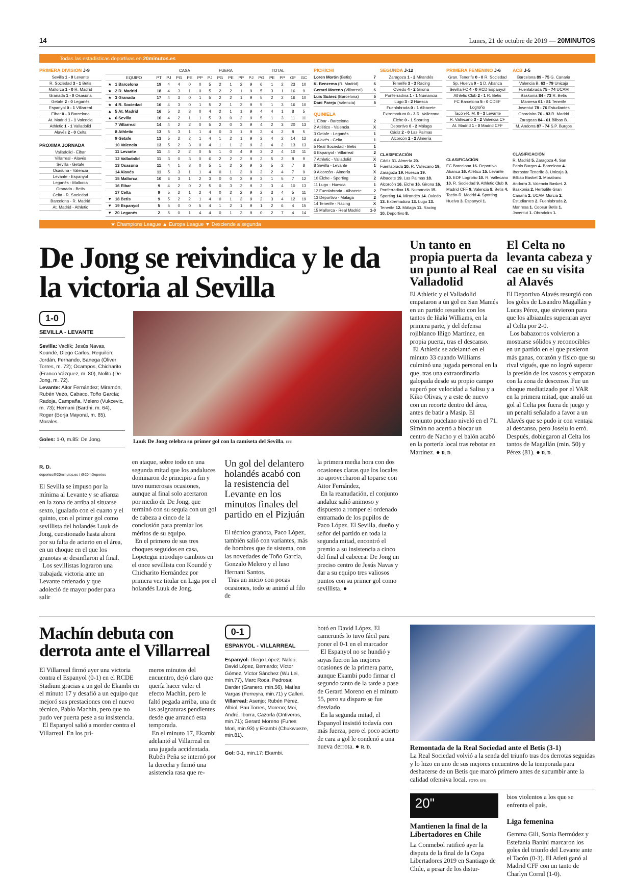14 Lunes, 21 de octubre de 2019 — 20MINUTOS
Todas las estadísticas deportivas en 20minutos.es
PRIMERA DIVISIÓN J-9
Sevilla 1 - 0 Levante
R. Sociedad 3 - 1 Betis
Mallorca 1 - 0 R. Madrid
Granada 1 - 0 Osasuna
Getafe 2 - 0 Leganés
Espanyol 0 - 1 Villarreal
Eibar 0 - 3 Barcelona
At. Madrid 1 - 1 Valencia
Athletic 1 - 1 Valladolid
Alavés 2 - 0 Celta
PRÓXIMA JORNADA
Valladolid - Eibar
Villarreal - Alavés
Sevilla - Getafe
Osasuna - Valencia
Levante - Espanyol
Leganés - Mallorca
Granada - Betis
Celta - R. Sociedad
Barcelona - R. Madrid
At. Madrid - Athletic
| | | | CASA | | | | FUERA | | | | TOTAL | | | | | |
| --- | --- | --- | --- | --- | --- | --- | --- | --- | --- | --- | --- | --- | --- | --- | --- | --- |
| | EQUIPO | PT | PJ | PG | PE | PP | PJ | PG | PE | PP | PJ | PG | PE | PP | GF | GC |
| ★ | 1 Barcelona | 19 | 4 | 4 | 0 | 0 | 5 | 2 | 1 | 2 | 9 | 6 | 1 | 2 | 23 | 10 |
| ★ | 2 R. Madrid | 18 | 4 | 3 | 1 | 0 | 5 | 2 | 2 | 1 | 9 | 5 | 3 | 1 | 16 | 9 |
| ★ | 3 Granada | 17 | 4 | 3 | 0 | 1 | 5 | 2 | 2 | 1 | 9 | 5 | 2 | 2 | 16 | 10 |
| ★ | 4 R. Sociedad | 16 | 4 | 3 | 0 | 1 | 5 | 2 | 1 | 2 | 9 | 5 | 1 | 3 | 16 | 10 |
| ▲ | 5 At. Madrid | 16 | 5 | 2 | 3 | 0 | 4 | 2 | 1 | 1 | 9 | 4 | 4 | 1 | 8 | 5 |
| ▲ | 6 Sevilla | 16 | 4 | 2 | 1 | 1 | 5 | 3 | 0 | 2 | 9 | 5 | 1 | 3 | 11 | 11 |
| | 7 Villarreal | 14 | 4 | 2 | 2 | 0 | 5 | 2 | 0 | 3 | 9 | 4 | 2 | 3 | 20 | 13 |
| | 8 Athletic | 13 | 5 | 3 | 1 | 1 | 4 | 0 | 3 | 1 | 9 | 3 | 4 | 2 | 8 | 5 |
| | 9 Getafe | 13 | 5 | 2 | 2 | 1 | 4 | 1 | 2 | 1 | 9 | 3 | 4 | 2 | 14 | 12 |
| | 10 Valencia | 13 | 5 | 2 | 3 | 0 | 4 | 1 | 1 | 2 | 9 | 3 | 4 | 2 | 13 | 13 |
| | 11 Levante | 11 | 4 | 2 | 2 | 0 | 5 | 1 | 0 | 4 | 9 | 3 | 2 | 4 | 10 | 11 |
| | 12 Valladolid | 11 | 3 | 0 | 3 | 0 | 6 | 2 | 2 | 2 | 9 | 2 | 5 | 2 | 8 | 9 |
| | 13 Osasuna | 11 | 4 | 1 | 3 | 0 | 5 | 1 | 2 | 2 | 9 | 2 | 5 | 2 | 7 | 8 |
| | 14 Alavés | 11 | 5 | 3 | 1 | 1 | 4 | 0 | 1 | 3 | 9 | 3 | 2 | 4 | 7 | 9 |
| | 15 Mallorca | 10 | 6 | 3 | 1 | 2 | 3 | 0 | 0 | 3 | 9 | 3 | 1 | 5 | 7 | 12 |
| | 16 Eibar | 9 | 4 | 2 | 0 | 2 | 5 | 0 | 3 | 2 | 9 | 2 | 3 | 4 | 10 | 13 |
| | 17 Celta | 9 | 5 | 2 | 1 | 2 | 4 | 0 | 2 | 2 | 9 | 2 | 3 | 4 | 5 | 11 |
| ▼ | 18 Betis | 9 | 5 | 2 | 2 | 1 | 4 | 0 | 1 | 3 | 9 | 2 | 3 | 4 | 12 | 19 |
| ▼ | 19 Espanyol | 5 | 5 | 0 | 0 | 5 | 4 | 1 | 2 | 1 | 9 | 1 | 2 | 6 | 4 | 15 |
| ▼ | 20 Leganés | 2 | 5 | 0 | 1 | 4 | 4 | 0 | 1 | 3 | 9 | 0 | 2 | 7 | 4 | 14 |
PICHICHI
Loren Morón (Betis) 7
K. Benzema (R. Madrid) 6
Gerard Moreno (Villarreal) 6
Luis Suárez (Barcelona) 5
Dani Parejo (Valencia) 5
QUINIELA
1 Eibar - Barcelona 2
2 Atlético - Valencia X
3 Getafe - Leganés 1
4 Alavés - Celta 1
5 Real Sociedad - Betis 1
6 Espanyol - Villarreal 2
7 Athletic - Valladolid X
8 Sevilla - Levante 1
9 Alcorcón - Almería X
10 Elche - Sporting 2
11 Lugo - Huesca 1
12 Fuenlabrada - Albacete 2
13 Deportivo - Málaga 2
14 Tenerife - Racing X
15 Mallorca - Real Madrid 1-0
SEGUNDA J-12
Zaragoza 1 - 2 Mirandés
Tenerife 3 - 3 Racing
Oviedo 4 - 2 Girona
Ponferradina 1 - 1 Numancia
Lugo 3 - 2 Huesca
Fuenlabrada 0 - 1 Albacete
Extremadura 0 - 3 R. Vallecano
Elche 0 - 1 Sporting
Deportivo 0 - 2 Málaga
Cádiz 2 - 0 Las Palmas
Alcorcón 2 - 2 Almería
CLASIFICACIÓN
Cádiz 31. Almería 20. Fuenlabrada 20. R. Vallecano 19. Zaragoza 19. Huesca 19. Albacete 19. Las Palmas 18. Alcorcón 16. Elche 16. Girona 16. Ponferradina 15. Numancia 15. Sporting 14. Mirandés 14. Oviedo 13. Extremadura 13. Lugo 13. Tenerife 12. Málaga 11. Racing 10. Deportivo 8.
PRIMERA FEMENINO J-6
Gran. Tenerife 0 - 0 R. Sociedad
Sp. Huelva 0 - 1 D. Abanca
Sevilla FC 4 - 0 RCD Espanyol
Athletic Club 2 - 1 R. Betis
FC Barcelona 5 - 0 CDEF Logroño
Tacón-R. M. 0 - 3 Levante
R. Vallecano 3 - 2 Valencia CF
At. Madrid 1 - 0 Madrid CFF
CLASIFICACIÓN
FC Barcelona 16. Deportivo Abanca 16. Atlético 15. Levante 10. EDF Logroño 10. R. Vallecano 10. R. Sociedad 9. Athletic Club 9. Madrid CFF 9. Valencia 8. Betis 4. Tacón-R. Madrid 4. Sporting Huelva 3. Espanyol 1.
ACB J-5
Barcelona 89 - 75 G. Canaria
Valencia B. 63 - 79 Unicaja
Fuenlabrada 75 - 74 UCAM
Baskonia 84 - 73 R. Betis
Manresa 61 - 81 Tenerife
Joventut 78 - 76 Estudiantes
Obradoiro 76 - 83 R. Madrid
Zaragoza 84 - 61 Bilbao B.
M. Andorra 87 - 74 S.P. Burgos
CLASIFICACIÓN
R. Madrid 5. Zaragoza 4. San Pablo Burgos 4. Barcelona 4. Iberostar Tenerife 3. Unicaja 3. Bilbao Basket 3. Morabanc Andorra 3. Valencia Basket. 2. Baskonia 2. Herbalife Gran Canaria 2. UCAM Murcia 2. Estudiantes 2. Fuenlabrada 2. Manresa 1. Coosur Betis 1. Joventut 1. Obradoiro 1.
★ Champions League ▲ Europa League ▼ Desciende a segunda
De Jong se reivindica y le da la victoria al Sevilla
1-0
SEVILLA - LEVANTE
Sevilla: Vaclík; Jesús Navas, Koundé, Diego Carlos, Reguilón; Jordán, Fernando, Banega (Óliver Torres, m. 72); Ocampos, Chicharito (Franco Vázquez, m. 80), Nolito (De Jong, m. 72).
Levante: Aitor Fernández; Miramón, Rubén Vezo, Cabaco, Toño García; Radoja, Campaña, Melero (Vukcevic, m. 73); Hernani (Bardhi, m. 64), Roger (Borja Mayoral, m. 85), Morales.
Goles: 1-0, m.85: De Jong.
Luuk De Jong celebra su primer gol con la camiseta del Sevilla. EFE
R. D.
deportes@20minutos.es / @20mDeportes
El Sevilla se impuso por la mínima al Levante y se afianza en la zona de arriba al situarse sexto, igualado con el cuarto y el quinto, con el primer gol como sevillista del holandés Luuk de Jong, cuestionado hasta ahora por su falta de acierto en el área, en un choque en el que los granotas se desinflaron al final.
Los sevillistas lograron una trabajada victoria ante un Levante ordenado y que adoleció de mayor poder para salir
en ataque, sobre todo en una segunda mitad que los andaluces dominaron de principio a fin y tuvo numerosas ocasiones, aunque al final solo acertaron por medio de De Jong, que terminó con su sequía con un gol de cabeza a cinco de la conclusión para premiar los méritos de su equipo.
En el primero de sus tres choques seguidos en casa, Lopetegui introdujo cambios en el once sevillista con Koundé y Chicharito Hernández por primera vez titular en Liga por el holandés Luuk de Jong.
Un gol del delantero holandés acabó con la resistencia del Levante en los minutos finales del partido en el Pizjuán
El técnico granota, Paco López, también salió con variantes, más de hombres que de sistema, con las novedades de Toño García, Gonzalo Melero y el luso Hernani Santos.
Tras un inicio con pocas ocasiones, todo se animó al filo de
la primera media hora con dos ocasiones claras que los locales no aprovecharon al toparse con Aitor Fernández,
En la reanudación, el conjunto andaluz salió animoso y dispuesto a romper el ordenado entramado de los pupilos de Paco López. El Sevilla, dueño y señor del partido en toda la segunda mitad, encontró el premio a su insistencia a cinco del final al cabecear De Jong un preciso centro de Jesús Navas y dar a su equipo tres valiosos puntos con su primer gol como sevillista. ●
Un tanto en propia puerta da un punto al Real Valladolid
El Athletic y el Valladolid empataron a un gol en San Mamés en un partido resuelto con los tantos de Iñaki Williams, en la primera parte, y del defensa rojiblanco Iñigo Martínez, en propia puerta, tras el descanso.
El Athletic se adelantó en el minuto 33 cuando Williams culminó una jugada personal en la que, tras una extraordinaria galopada desde su propio campo superó por velocidad a Salisu y a Kiko Olivas, y a este de nuevo con un recorte dentro del área, antes de batir a Masip. El conjunto pucelano niveló en el 71. Simón no acertó a blocar un centro de Nacho y el balón acabó en la portería local tras rebotar en Martínez. ● R. D.
El Celta no levanta cabeza y cae en su visita al Alavés
El Deportivo Alavés resurgió con los goles de Lisandro Magallán y Lucas Pérez, que sirvieron para que los albiazules superaran ayer al Celta por 2-0.
Los babazorros volvieron a mostrarse sólidos y reconocibles en un partido en el que pusieron más ganas, corazón y físico que su rival vigués, que no logró superar la presión de los vascos y empatan con la zona de descenso. Fue un choque mediatizado por el VAR en la primera mitad, que anuló un gol al Celta por fuera de juego y un penalti señalado a favor a un Alavés que se pudo ir con ventaja al descanso, pero Joselu lo erró. Después, doblegaron al Celta los tantos de Magallán (min. 50) y Pérez (81). ● R. D.
Machín debuta con derrota ante el Villarreal
El Villarreal firmó ayer una victoria contra el Espanyol (0-1) en el RCDE Stadium gracias a un gol de Ekambi en el minuto 17 y desafió a un equipo que mejoró sus prestaciones con el nuevo técnico, Pablo Machín, pero que no pudo ver puerta pese a su insistencia.
El Espanyol salió a morder contra el Villarreal. En los pri-
meros minutos del encuentro, dejó claro que quería hacer valer el efecto Machín, pero le faltó pegada arriba, una de las asignaturas pendientes desde que arrancó esta temporada.
En el minuto 17, Ekambi adelantó al Villarreal en una jugada accidentada. Rubén Peña se internó por la derecha y firmó una asistencia rasa que re-
0-1
ESPANYOL - VILLARREAL
Espanyol: Diego López; Naldo, David López, Bernardo; Víctor Gómez, Víctor Sánchez (Wu Lei, min.77), Marc Roca, Pedrosa; Darder (Granero, min.56), Matías Vargas (Ferreyra, min.71) y Calleri.
Villarreal: Asenjo; Rubén Pérez, Albiol, Pau Torres, Moreno; Moi, André, Iborra, Cazorla (Ontiveros, min.71); Gerard Moreno (Funes Mori, min.93) y Ekambi (Chukwueze, min.81).
Gol: 0-1, min.17: Ekambi.
botó en David López. El camerunés lo tuvo fácil para poner el 0-1 en el marcador
El Espanyol no se hundió y suyas fueron las mejores ocasiones de la primera parte, aunque Ekambi pudo firmar el segundo tanto de la tarde a pase de Gerard Moreno en el minuto 55, pero su disparo se fue desviado
En la segunda mitad, el Espanyol insistió todavía con más fuerza, pero el poco acierto de cara a gol le condenó a una nueva derrota. ● R. D.
Remontada de la Real Sociedad ante el Betis (3-1)
La Real Sociedad volvió a la senda del triunfo tras dos derrotas seguidas y lo hizo en uno de sus mejores encuentros de la temporada para deshacerse de un Betis que marcó primero antes de sucumbir ante la calidad ofensiva local. FOTO: EFE
20"
Mantienen la final de la Libertadores en Chile
La Conmebol ratificó ayer la disputa de la final de la Copa Libertadores 2019 en Santiago de Chile, a pesar de los distur-
bios violentos a los que se enfrenta el país.
Liga femenina
Gemma Gili, Sonia Bermúdez y Estefanía Banini marcaron los goles del triunfo del Levante ante el Tacón (0-3). El Atleti ganó al Madrid CFF con un tanto de Charlyn Corral (1-0).